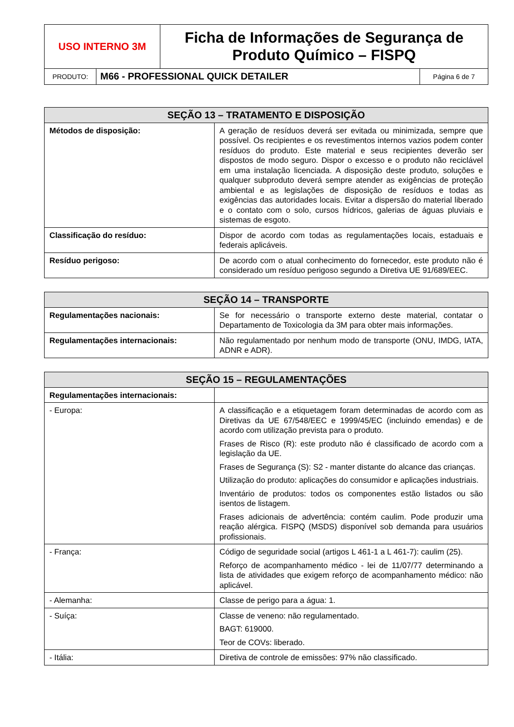| USO INTERNO 3M | Ficha de Informações de Segurança de Produto Químico – FISPQ |
| PRODUTO: | M66 - PROFESSIONAL QUICK DETAILER | Página 6 de 7 |
| SEÇÃO 13 – TRATAMENTO E DISPOSIÇÃO | |
| --- | --- |
| Métodos de disposição: | A geração de resíduos deverá ser evitada ou minimizada, sempre que possível. Os recipientes e os revestimentos internos vazios podem conter resíduos do produto. Este material e seus recipientes deverão ser dispostos de modo seguro. Dispor o excesso e o produto não reciclável em uma instalação licenciada. A disposição deste produto, soluções e qualquer subproduto deverá sempre atender as exigências de proteção ambiental e as legislações de disposição de resíduos e todas as exigências das autoridades locais. Evitar a dispersão do material liberado e o contato com o solo, cursos hídricos, galerias de águas pluviais e sistemas de esgoto. |
| Classificação do resíduo: | Dispor de acordo com todas as regulamentações locais, estaduais e federais aplicáveis. |
| Resíduo perigoso: | De acordo com o atual conhecimento do fornecedor, este produto não é considerado um resíduo perigoso segundo a Diretiva UE 91/689/EEC. |
| SEÇÃO 14 – TRANSPORTE | |
| --- | --- |
| Regulamentações nacionais: | Se for necessário o transporte externo deste material, contatar o Departamento de Toxicologia da 3M para obter mais informações. |
| Regulamentações internacionais: | Não regulamentado por nenhum modo de transporte (ONU, IMDG, IATA, ADNR e ADR). |
| SEÇÃO 15 – REGULAMENTAÇÕES | |
| --- | --- |
| Regulamentações internacionais: | |
| - Europa: | A classificação e a etiquetagem foram determinadas de acordo com as Diretivas da UE 67/548/EEC e 1999/45/EC (incluindo emendas) e de acordo com utilização prevista para o produto. Frases de Risco (R): este produto não é classificado de acordo com a legislação da UE. Frases de Segurança (S): S2 - manter distante do alcance das crianças. Utilização do produto: aplicações do consumidor e aplicações industriais. Inventário de produtos: todos os componentes estão listados ou são isentos de listagem. Frases adicionais de advertência: contém caulim. Pode produzir uma reação alérgica. FISPQ (MSDS) disponível sob demanda para usuários profissionais. |
| - França: | Código de seguridade social (artigos L 461-1 a L 461-7): caulim (25). Reforço de acompanhamento médico - lei de 11/07/77 determinando a lista de atividades que exigem reforço de acompanhamento médico: não aplicável. |
| - Alemanha: | Classe de perigo para a água: 1. |
| - Suíça: | Classe de veneno: não regulamentado. BAGT: 619000. Teor de COVs: liberado. |
| - Itália: | Diretiva de controle de emissões: 97% não classificado. |